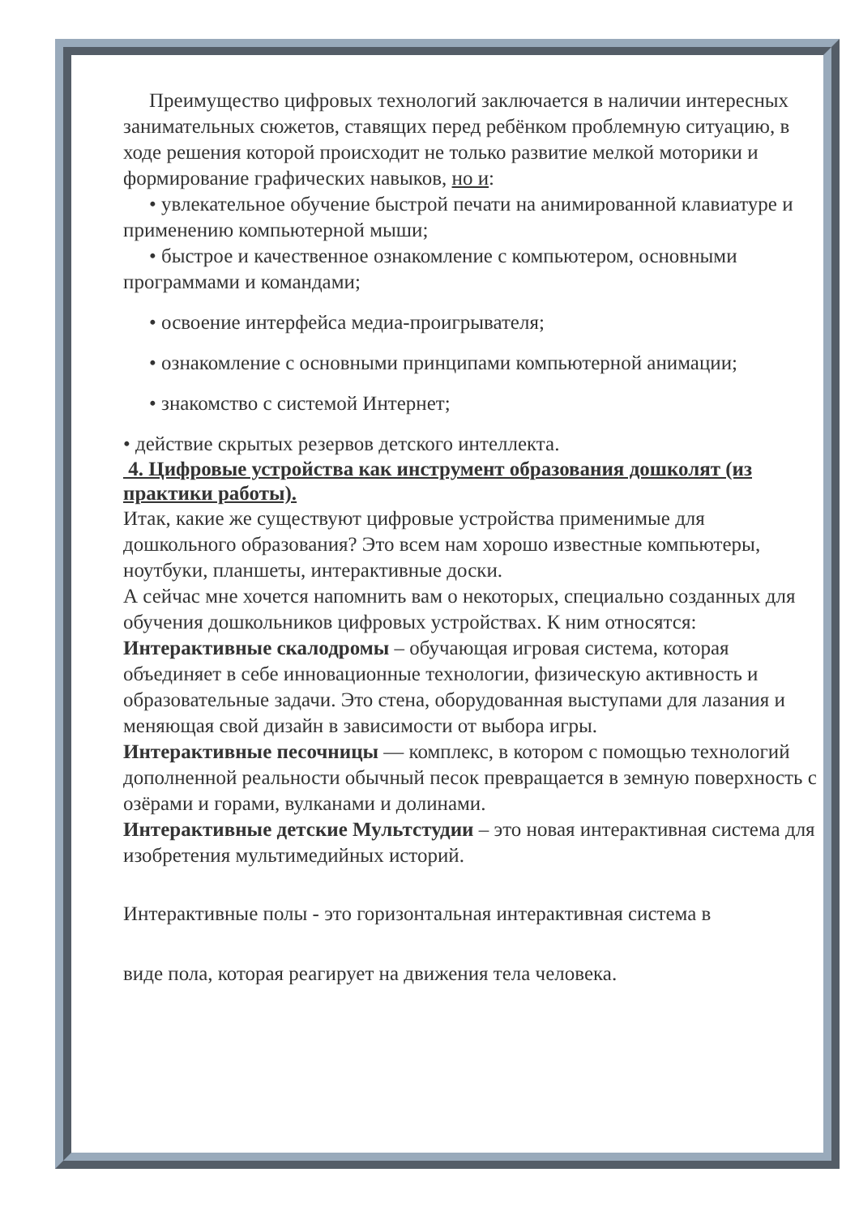Преимущество цифровых технологий заключается в наличии интересных занимательных сюжетов, ставящих перед ребёнком проблемную ситуацию, в ходе решения которой происходит не только развитие мелкой моторики и формирование графических навыков, но и:
• увлекательное обучение быстрой печати на анимированной клавиатуре и применению компьютерной мыши;
• быстрое и качественное ознакомление с компьютером, основными программами и командами;
• освоение интерфейса медиа-проигрывателя;
• ознакомление с основными принципами компьютерной анимации;
• знакомство с системой Интернет;
• действие скрытых резервов детского интеллекта.
4. Цифровые устройства как инструмент образования дошколят (из практики работы).
Итак, какие же существуют цифровые устройства применимые для дошкольного образования? Это всем нам хорошо известные компьютеры, ноутбуки, планшеты, интерактивные доски.
А сейчас мне хочется напомнить вам о некоторых, специально созданных для обучения дошкольников цифровых устройствах. К ним относятся:
Интерактивные скалодромы – обучающая игровая система, которая объединяет в себе инновационные технологии, физическую активность и образовательные задачи. Это стена, оборудованная выступами для лазания и меняющая свой дизайн в зависимости от выбора игры.
Интерактивные песочницы — комплекс, в котором с помощью технологий дополненной реальности обычный песок превращается в земную поверхность с озёрами и горами, вулканами и долинами.
Интерактивные детские Мультстудии – это новая интерактивная система для изобретения мультимедийных историй.
Интерактивные полы - это горизонтальная интерактивная система в
виде пола, которая реагирует на движения тела человека.